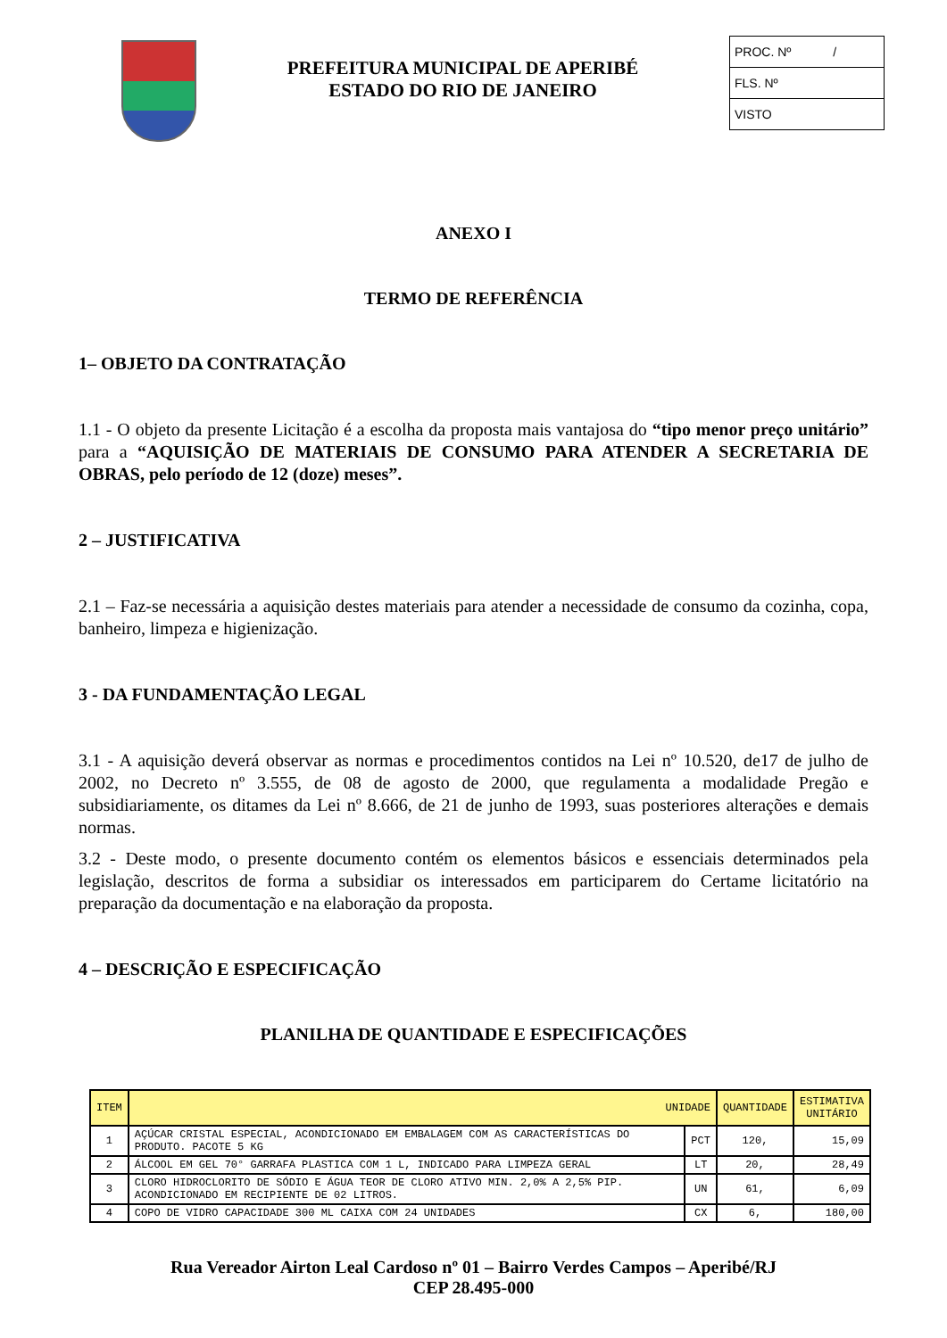PREFEITURA MUNICIPAL DE APERIBÉ
ESTADO DO RIO DE JANEIRO
PROC. Nº /
FLS. Nº
VISTO
ANEXO I
TERMO DE REFERÊNCIA
1– OBJETO DA CONTRATAÇÃO
1.1 - O objeto da presente Licitação é a escolha da proposta mais vantajosa do “tipo menor preço unitário” para a “AQUISIÇÃO DE MATERIAIS DE CONSUMO PARA ATENDER A SECRETARIA DE OBRAS, pelo período de 12 (doze) meses”.
2 – JUSTIFICATIVA
2.1 – Faz-se necessária a aquisição destes materiais para atender a necessidade de consumo da cozinha, copa, banheiro, limpeza e higienização.
3 - DA FUNDAMENTAÇÃO LEGAL
3.1 - A aquisição deverá observar as normas e procedimentos contidos na Lei nº 10.520, de17 de julho de 2002, no Decreto nº 3.555, de 08 de agosto de 2000, que regulamenta a modalidade Pregão e subsidiariamente, os ditames da Lei nº 8.666, de 21 de junho de 1993, suas posteriores alterações e demais normas.
3.2 - Deste modo, o presente documento contém os elementos básicos e essenciais determinados pela legislação, descritos de forma a subsidiar os interessados em participarem do Certame licitatório na preparação da documentação e na elaboração da proposta.
4 – DESCRIÇÃO E ESPECIFICAÇÃO
PLANILHA DE QUANTIDADE E ESPECIFICAÇÕES
| ITEM | UNIDADE | | QUANTIDADE | ESTIMATIVA UNITÁRIO |
| --- | --- | --- | --- | --- |
| 1 | AÇÚCAR CRISTAL ESPECIAL, ACONDICIONADO EM EMBALAGEM COM AS CARACTERÍSTICAS DO PRODUTO. PACOTE 5 KG | PCT | 120, | 15,09 |
| 2 | ÁLCOOL EM GEL 70° GARRAFA PLASTICA COM 1 L, INDICADO PARA LIMPEZA GERAL | LT | 20, | 28,49 |
| 3 | CLORO HIDROCLORITO DE SÓDIO E ÁGUA TEOR DE CLORO ATIVO MIN. 2,0% A 2,5% PIP. ACONDICIONADO EM RECIPIENTE DE 02 LITROS. | UN | 61, | 6,09 |
| 4 | COPO DE VIDRO CAPACIDADE 300 ML CAIXA COM 24 UNIDADES | CX | 6, | 180,00 |
Rua Vereador Airton Leal Cardoso nº 01 – Bairro Verdes Campos – Aperibé/RJ
CEP 28.495-000